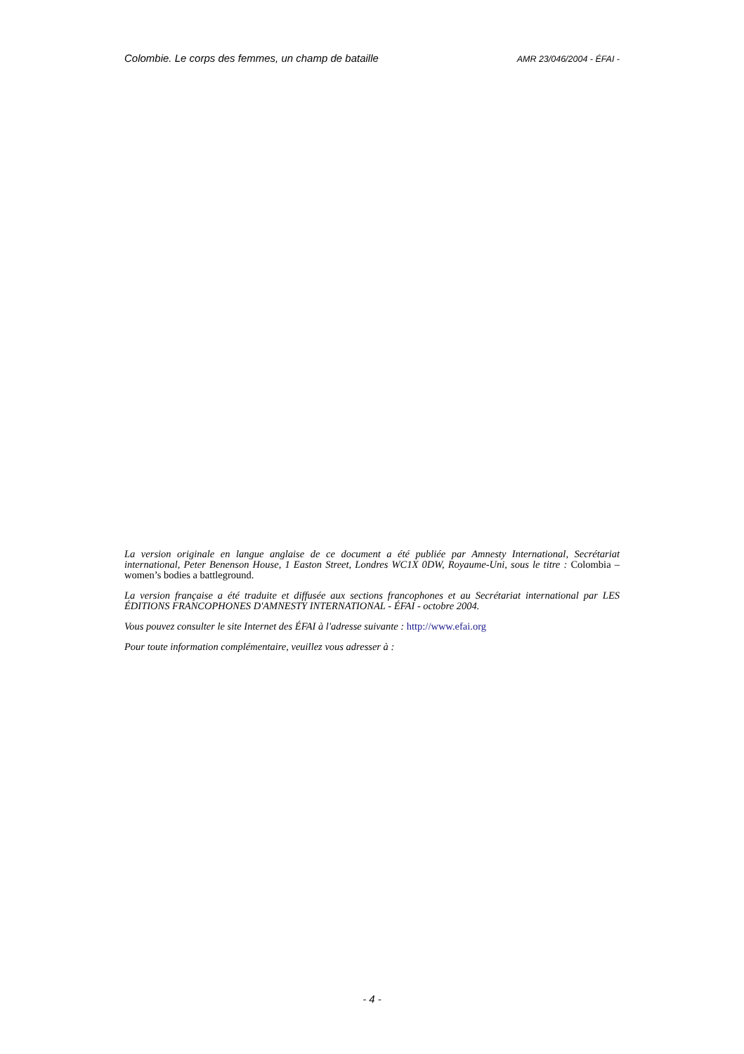Colombie. Le corps des femmes, un champ de bataille AMR 23/046/2004 - ÉFAI -
La version originale en langue anglaise de ce document a été publiée par Amnesty International, Secrétariat international, Peter Benenson House, 1 Easton Street, Londres WC1X 0DW, Royaume-Uni, sous le titre : Colombia – women’s bodies a battleground.
La version française a été traduite et diffusée aux sections francophones et au Secrétariat international par LES ÉDITIONS FRANCOPHONES D'AMNESTY INTERNATIONAL - ÉFAI - octobre 2004.
Vous pouvez consulter le site Internet des ÉFAI à l'adresse suivante : http://www.efai.org
Pour toute information complémentaire, veuillez vous adresser à :
- 4 -